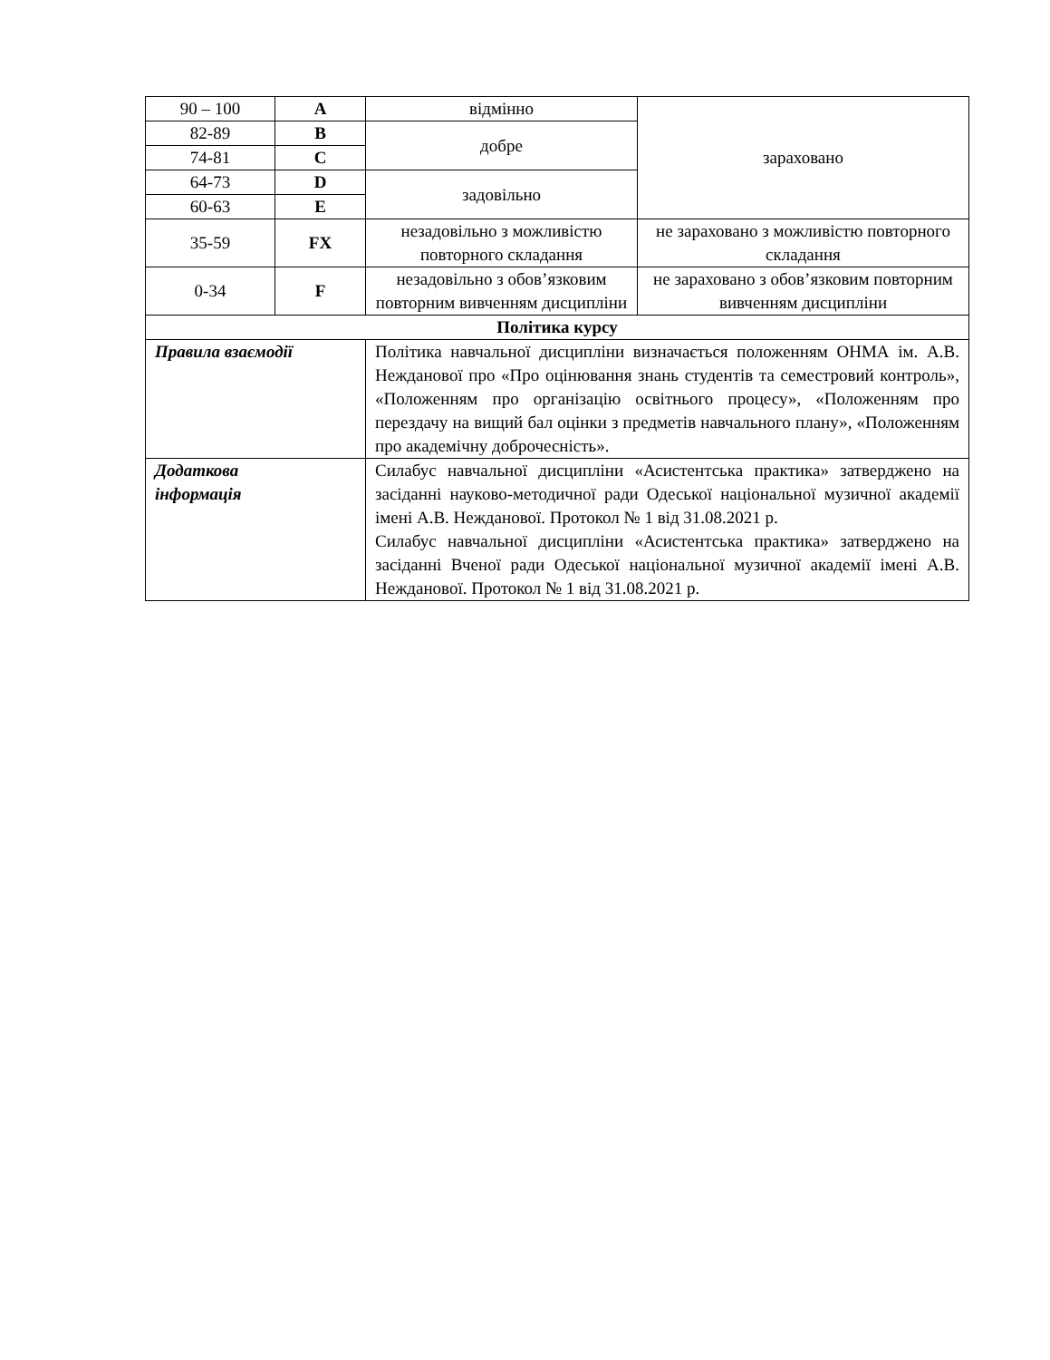| 90 – 100 | A | відмінно | зараховано |
| 82-89 | B | добре | |
| 74-81 | C | | |
| 64-73 | D | задовільно | |
| 60-63 | E | | |
| 35-59 | FX | незадовільно з можливістю повторного складання | не зараховано з можливістю повторного складання |
| 0-34 | F | незадовільно з обов’язковим повторним вивченням дисципліни | не зараховано з обов’язковим повторним вивченням дисципліни |
| Політика курсу | | | |
| Правила взаємодії | | Політика навчальної дисципліни визначається положенням ОНМА ім. А.В. Нежданової про «Про оцінювання знань студентів та семестровий контроль», «Положенням про організацію освітнього процесу», «Положенням про перездачу на вищий бал оцінки з предметів навчального плану», «Положенням про академічну доброчесність». | |
| Додаткова інформація | | Силабус навчальної дисципліни «Асистентська практика» затверджено на засіданні науково-методичної ради Одеської національної музичної академії імені А.В. Нежданової. Протокол № 1 від 31.08.2021 р. Силабус навчальної дисципліни «Асистентська практика» затверджено на засіданні Вченої ради Одеської національної музичної академії імені А.В. Нежданової. Протокол № 1 від 31.08.2021 р. | |